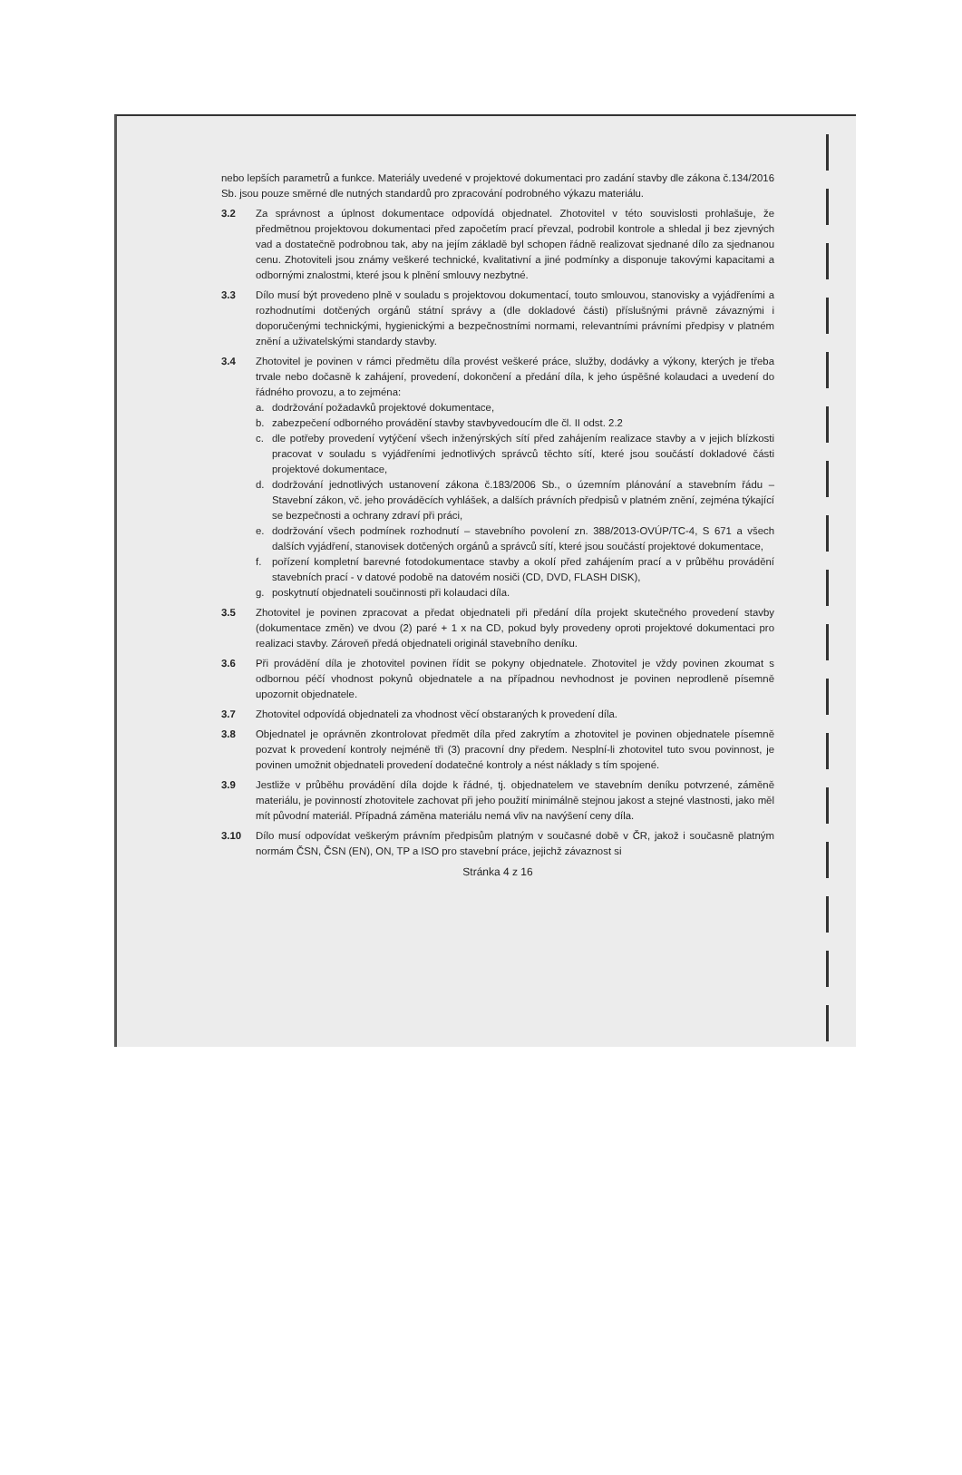nebo lepších parametrů a funkce. Materiály uvedené v projektové dokumentaci pro zadání stavby dle zákona č.134/2016 Sb. jsou pouze směrné dle nutných standardů pro zpracování podrobného výkazu materiálu.
3.2 Za správnost a úplnost dokumentace odpovídá objednatel. Zhotovitel v této souvislosti prohlašuje, že předmětnou projektovou dokumentaci před započetím prací převzal, podrobil kontrole a shledal ji bez zjevných vad a dostatečně podrobnou tak, aby na jejím základě byl schopen řádně realizovat sjednané dílo za sjednanou cenu. Zhotoviteli jsou známy veškeré technické, kvalitativní a jiné podmínky a disponuje takovými kapacitami a odbornými znalostmi, které jsou k plnění smlouvy nezbytné.
3.3 Dílo musí být provedeno plně v souladu s projektovou dokumentací, touto smlouvou, stanovisky a vyjádřeními a rozhodnutími dotčených orgánů státní správy a (dle dokladové části) příslušnými právně závaznými i doporučenými technickými, hygienickými a bezpečnostními normami, relevantními právními předpisy v platném znění a uživatelskými standardy stavby.
3.4 Zhotovitel je povinen v rámci předmětu díla provést veškeré práce, služby, dodávky a výkony, kterých je třeba trvale nebo dočasně k zahájení, provedení, dokončení a předání díla, k jeho úspěšné kolaudaci a uvedení do řádného provozu, a to zejména:
a. dodržování požadavků projektové dokumentace,
b. zabezpečení odborného provádění stavby stavbyvedoucím dle čl. II odst. 2.2
c. dle potřeby provedení vytýčení všech inženýrských sítí před zahájením realizace stavby a v jejich blízkosti pracovat v souladu s vyjádřeními jednotlivých správců těchto sítí, které jsou součástí dokladové části projektové dokumentace,
d. dodržování jednotlivých ustanovení zákona č.183/2006 Sb., o územním plánování a stavebním řádu – Stavební zákon, vč. jeho prováděcích vyhlášek, a dalších právních předpisů v platném znění, zejména týkající se bezpečnosti a ochrany zdraví při práci,
e. dodržování všech podmínek rozhodnutí – stavebního povolení zn. 388/2013-OVÚP/TC-4, S 671 a všech dalších vyjádření, stanovisek dotčených orgánů a správců sítí, které jsou součástí projektové dokumentace,
f. pořízení kompletní barevné fotodokumentace stavby a okolí před zahájením prací a v průběhu provádění stavebních prací - v datové podobě na datovém nosiči (CD, DVD, FLASH DISK),
g. poskytnutí objednateli součinnosti při kolaudaci díla.
3.5 Zhotovitel je povinen zpracovat a předat objednateli při předání díla projekt skutečného provedení stavby (dokumentace změn) ve dvou (2) paré + 1 x na CD, pokud byly provedeny oproti projektové dokumentaci pro realizaci stavby. Zároveň předá objednateli originál stavebního deníku.
3.6 Při provádění díla je zhotovitel povinen řídit se pokyny objednatele. Zhotovitel je vždy povinen zkoumat s odbornou péčí vhodnost pokynů objednatele a na případnou nevhodnost je povinen neprodleně písemně upozornit objednatele.
3.7 Zhotovitel odpovídá objednateli za vhodnost věcí obstaraných k provedení díla.
3.8 Objednatel je oprávněn zkontrolovat předmět díla před zakrytím a zhotovitel je povinen objednatele písemně pozvat k provedení kontroly nejméně tři (3) pracovní dny předem. Nesplní-li zhotovitel tuto svou povinnost, je povinen umožnit objednateli provedení dodatečné kontroly a nést náklady s tím spojené.
3.9 Jestliže v průběhu provádění díla dojde k řádné, tj. objednatelem ve stavebním deníku potvrzené, záměně materiálu, je povinností zhotovitele zachovat při jeho použití minimálně stejnou jakost a stejné vlastnosti, jako měl mít původní materiál. Případná záměna materiálu nemá vliv na navýšení ceny díla.
3.10 Dílo musí odpovídat veškerým právním předpisům platným v současné době v ČR, jakož i současně platným normám ČSN, ČSN (EN), ON, TP a ISO pro stavební práce, jejichž závaznost si
Stránka 4 z 16